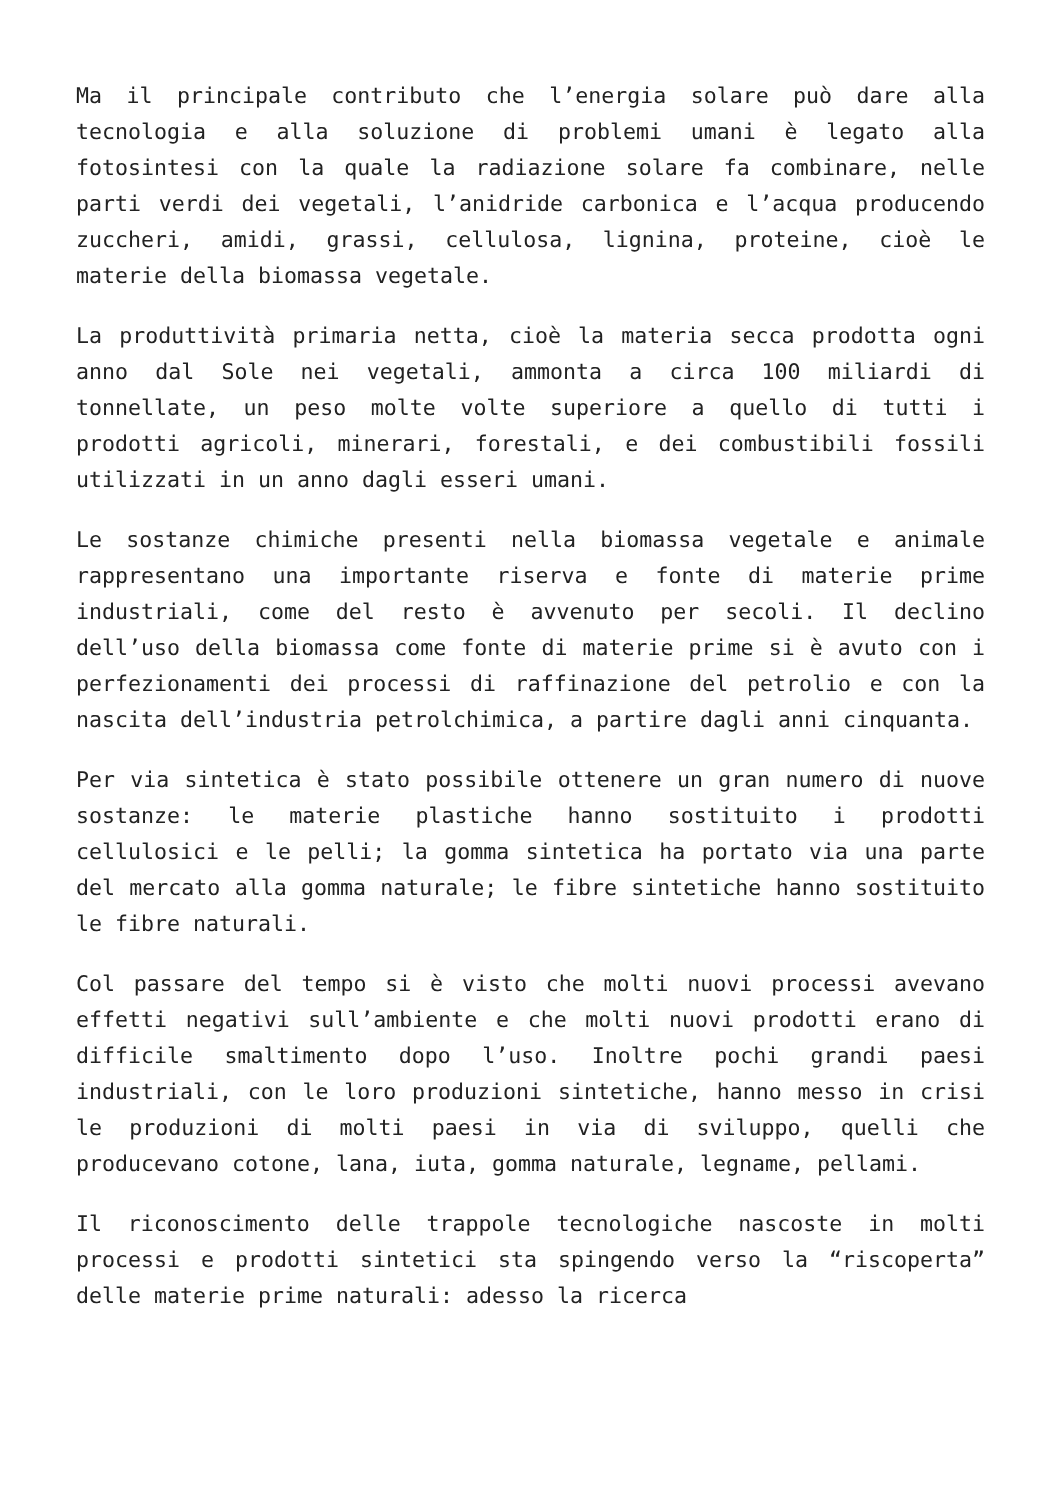Ma il principale contributo che l’energia solare può dare alla tecnologia e alla soluzione di problemi umani è legato alla fotosintesi con la quale la radiazione solare fa combinare, nelle parti verdi dei vegetali, l’anidride carbonica e l’acqua producendo zuccheri, amidi, grassi, cellulosa, lignina, proteine, cioè le materie della biomassa vegetale.
La produttività primaria netta, cioè la materia secca prodotta ogni anno dal Sole nei vegetali, ammonta a circa 100 miliardi di tonnellate, un peso molte volte superiore a quello di tutti i prodotti agricoli, minerari, forestali, e dei combustibili fossili utilizzati in un anno dagli esseri umani.
Le sostanze chimiche presenti nella biomassa vegetale e animale rappresentano una importante riserva e fonte di materie prime industriali, come del resto è avvenuto per secoli. Il declino dell’uso della biomassa come fonte di materie prime si è avuto con i perfezionamenti dei processi di raffinazione del petrolio e con la nascita dell’industria petrolchimica, a partire dagli anni cinquanta.
Per via sintetica è stato possibile ottenere un gran numero di nuove sostanze: le materie plastiche hanno sostituito i prodotti cellulosici e le pelli; la gomma sintetica ha portato via una parte del mercato alla gomma naturale; le fibre sintetiche hanno sostituito le fibre naturali.
Col passare del tempo si è visto che molti nuovi processi avevano effetti negativi sull’ambiente e che molti nuovi prodotti erano di difficile smaltimento dopo l’uso. Inoltre pochi grandi paesi industriali, con le loro produzioni sintetiche, hanno messo in crisi le produzioni di molti paesi in via di sviluppo, quelli che producevano cotone, lana, iuta, gomma naturale, legname, pellami.
Il riconoscimento delle trappole tecnologiche nascoste in molti processi e prodotti sintetici sta spingendo verso la “riscoperta” delle materie prime naturali: adesso la ricerca